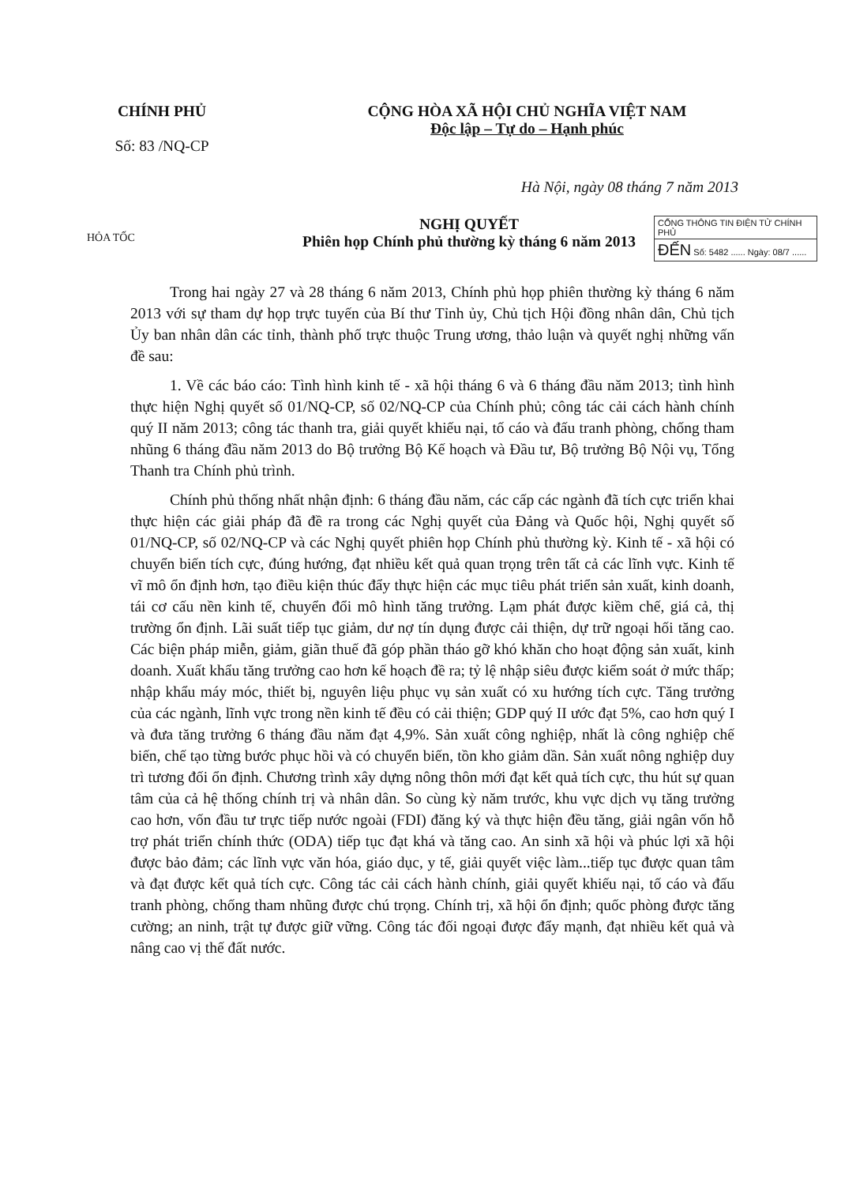CHÍNH PHỦ
Số: 83 /NQ-CP
CỘNG HÒA XÃ HỘI CHỦ NGHĨA VIỆT NAM
Độc lập – Tự do – Hạnh phúc
Hà Nội, ngày 08 tháng 7 năm 2013
HỎA TỐC
NGHỊ QUYẾT
Phiên họp Chính phủ thường kỳ tháng 6 năm 2013
CỔNG THÔNG TIN ĐIỆN TỬ CHÍNH PHỦ
ĐẾN Số: 5482 ...... Ngày: 08/7 ......
Trong hai ngày 27 và 28 tháng 6 năm 2013, Chính phủ họp phiên thường kỳ tháng 6 năm 2013 với sự tham dự họp trực tuyến của Bí thư Tỉnh ủy, Chủ tịch Hội đồng nhân dân, Chủ tịch Ủy ban nhân dân các tỉnh, thành phố trực thuộc Trung ương, thảo luận và quyết nghị những vấn đề sau:
1. Về các báo cáo: Tình hình kinh tế - xã hội tháng 6 và 6 tháng đầu năm 2013; tình hình thực hiện Nghị quyết số 01/NQ-CP, số 02/NQ-CP của Chính phủ; công tác cải cách hành chính quý II năm 2013; công tác thanh tra, giải quyết khiếu nại, tố cáo và đấu tranh phòng, chống tham nhũng 6 tháng đầu năm 2013 do Bộ trưởng Bộ Kế hoạch và Đầu tư, Bộ trưởng Bộ Nội vụ, Tổng Thanh tra Chính phủ trình.
Chính phủ thống nhất nhận định: 6 tháng đầu năm, các cấp các ngành đã tích cực triển khai thực hiện các giải pháp đã đề ra trong các Nghị quyết của Đảng và Quốc hội, Nghị quyết số 01/NQ-CP, số 02/NQ-CP và các Nghị quyết phiên họp Chính phủ thường kỳ. Kinh tế - xã hội có chuyển biến tích cực, đúng hướng, đạt nhiều kết quả quan trọng trên tất cả các lĩnh vực. Kinh tế vĩ mô ổn định hơn, tạo điều kiện thúc đẩy thực hiện các mục tiêu phát triển sản xuất, kinh doanh, tái cơ cấu nền kinh tế, chuyển đổi mô hình tăng trưởng. Lạm phát được kiềm chế, giá cả, thị trường ổn định. Lãi suất tiếp tục giảm, dư nợ tín dụng được cải thiện, dự trữ ngoại hối tăng cao. Các biện pháp miễn, giảm, giãn thuế đã góp phần tháo gỡ khó khăn cho hoạt động sản xuất, kinh doanh. Xuất khẩu tăng trưởng cao hơn kế hoạch đề ra; tỷ lệ nhập siêu được kiểm soát ở mức thấp; nhập khẩu máy móc, thiết bị, nguyên liệu phục vụ sản xuất có xu hướng tích cực. Tăng trưởng của các ngành, lĩnh vực trong nền kinh tế đều có cải thiện; GDP quý II ước đạt 5%, cao hơn quý I và đưa tăng trưởng 6 tháng đầu năm đạt 4,9%. Sản xuất công nghiệp, nhất là công nghiệp chế biến, chế tạo từng bước phục hồi và có chuyển biến, tồn kho giảm dần. Sản xuất nông nghiệp duy trì tương đối ổn định. Chương trình xây dựng nông thôn mới đạt kết quả tích cực, thu hút sự quan tâm của cả hệ thống chính trị và nhân dân. So cùng kỳ năm trước, khu vực dịch vụ tăng trưởng cao hơn, vốn đầu tư trực tiếp nước ngoài (FDI) đăng ký và thực hiện đều tăng, giải ngân vốn hỗ trợ phát triển chính thức (ODA) tiếp tục đạt khá và tăng cao. An sinh xã hội và phúc lợi xã hội được bảo đảm; các lĩnh vực văn hóa, giáo dục, y tế, giải quyết việc làm...tiếp tục được quan tâm và đạt được kết quả tích cực. Công tác cải cách hành chính, giải quyết khiếu nại, tố cáo và đấu tranh phòng, chống tham nhũng được chú trọng. Chính trị, xã hội ổn định; quốc phòng được tăng cường; an ninh, trật tự được giữ vững. Công tác đối ngoại được đẩy mạnh, đạt nhiều kết quả và nâng cao vị thế đất nước.